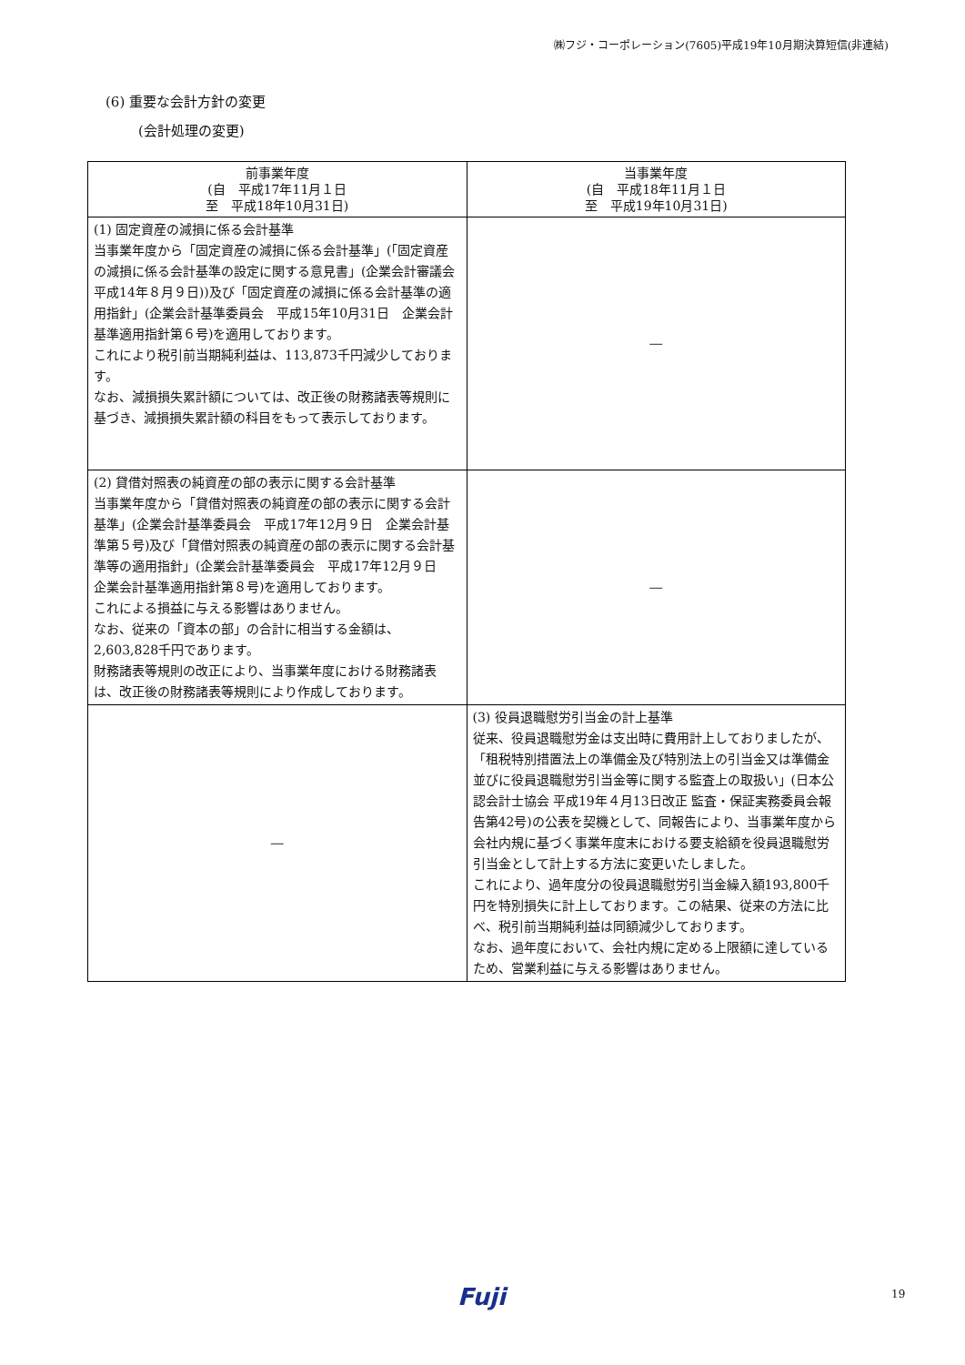㈱フジ・コーポレーション(7605)平成19年10月期決算短信(非連結)
(6) 重要な会計方針の変更
(会計処理の変更)
| 前事業年度 (自 平成17年11月１日 至 平成18年10月31日) | 当事業年度 (自 平成18年11月１日 至 平成19年10月31日) |
| --- | --- |
| (1) 固定資産の減損に係る会計基準 当事業年度から「固定資産の減損に係る会計基準」(「固定資産の減損に係る会計基準の設定に関する意見書」(企業会計審議会 平成14年８月９日))及び「固定資産の減損に係る会計基準の適用指針」(企業会計基準委員会 平成15年10月31日 企業会計基準適用指針第６号)を適用しております。 これにより税引前当期純利益は、113,873千円減少しております。 なお、減損損失累計額については、改正後の財務諸表等規則に基づき、減損損失累計額の科目をもって表示しております。 | ― |
| (2) 貸借対照表の純資産の部の表示に関する会計基準 当事業年度から「貸借対照表の純資産の部の表示に関する会計基準」(企業会計基準委員会 平成17年12月９日 企業会計基準第５号)及び「貸借対照表の純資産の部の表示に関する会計基準等の適用指針」(企業会計基準委員会 平成17年12月９日 企業会計基準適用指針第８号)を適用しております。 これによる損益に与える影響はありません。 なお、従来の「資本の部」の合計に相当する金額は、2,603,828千円であります。 財務諸表等規則の改正により、当事業年度における財務諸表は、改正後の財務諸表等規則により作成しております。 | ― |
| ― | (3) 役員退職慰労引当金の計上基準 従来、役員退職慰労金は支出時に費用計上しておりましたが、「租税特別措置法上の準備金及び特別法上の引当金又は準備金並びに役員退職慰労引当金等に関する監査上の取扱い」(日本公認会計士協会 平成19年４月13日改正 監査・保証実務委員会報告第42号)の公表を契機として、同報告により、当事業年度から会社内規に基づく事業年度末における要支給額を役員退職慰労引当金として計上する方法に変更いたしました。 これにより、過年度分の役員退職慰労引当金繰入額193,800千円を特別損失に計上しております。この結果、従来の方法に比べ、税引前当期純利益は同額減少しております。 なお、過年度において、会社内規に定める上限額に達しているため、営業利益に与える影響はありません。 |
Fuji 19